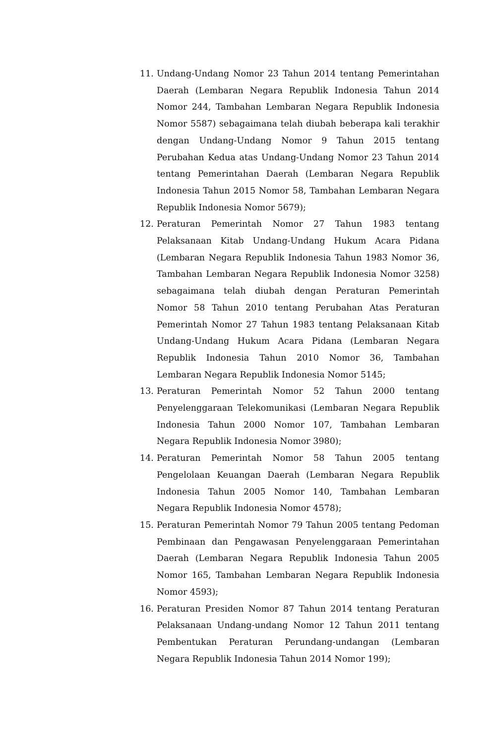11. Undang-Undang Nomor 23 Tahun 2014 tentang Pemerintahan Daerah (Lembaran Negara Republik Indonesia Tahun 2014 Nomor 244, Tambahan Lembaran Negara Republik Indonesia Nomor 5587) sebagaimana telah diubah beberapa kali terakhir dengan Undang-Undang Nomor 9 Tahun 2015 tentang Perubahan Kedua atas Undang-Undang Nomor 23 Tahun 2014 tentang Pemerintahan Daerah (Lembaran Negara Republik Indonesia Tahun 2015 Nomor 58, Tambahan Lembaran Negara Republik Indonesia Nomor 5679);
12. Peraturan Pemerintah Nomor 27 Tahun 1983 tentang Pelaksanaan Kitab Undang-Undang Hukum Acara Pidana (Lembaran Negara Republik Indonesia Tahun 1983 Nomor 36, Tambahan Lembaran Negara Republik Indonesia Nomor 3258) sebagaimana telah diubah dengan Peraturan Pemerintah Nomor 58 Tahun 2010 tentang Perubahan Atas Peraturan Pemerintah Nomor 27 Tahun 1983 tentang Pelaksanaan Kitab Undang-Undang Hukum Acara Pidana (Lembaran Negara Republik Indonesia Tahun 2010 Nomor 36, Tambahan Lembaran Negara Republik Indonesia Nomor 5145;
13. Peraturan Pemerintah Nomor 52 Tahun 2000 tentang Penyelenggaraan Telekomunikasi (Lembaran Negara Republik Indonesia Tahun 2000 Nomor 107, Tambahan Lembaran Negara Republik Indonesia Nomor 3980);
14. Peraturan Pemerintah Nomor 58 Tahun 2005 tentang Pengelolaan Keuangan Daerah (Lembaran Negara Republik Indonesia Tahun 2005 Nomor 140, Tambahan Lembaran Negara Republik Indonesia Nomor 4578);
15. Peraturan Pemerintah Nomor 79 Tahun 2005 tentang Pedoman Pembinaan dan Pengawasan Penyelenggaraan Pemerintahan Daerah (Lembaran Negara Republik Indonesia Tahun 2005 Nomor 165, Tambahan Lembaran Negara Republik Indonesia Nomor 4593);
16. Peraturan Presiden Nomor 87 Tahun 2014 tentang Peraturan Pelaksanaan Undang-undang Nomor 12 Tahun 2011 tentang Pembentukan Peraturan Perundang-undangan (Lembaran Negara Republik Indonesia Tahun 2014 Nomor 199);